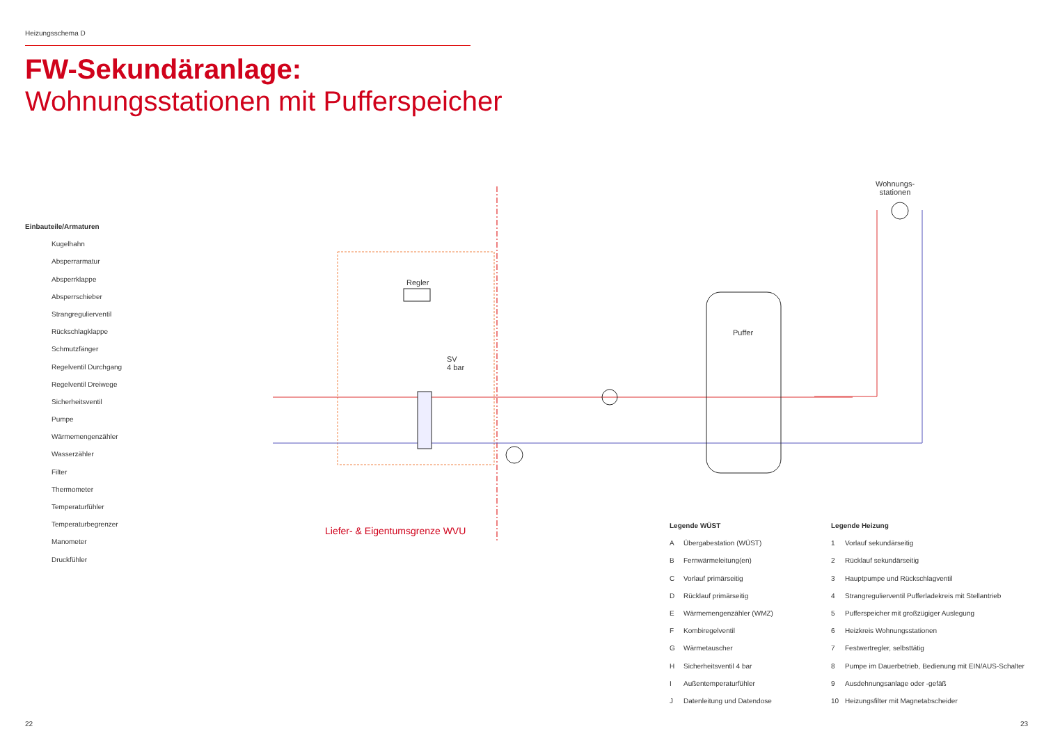Heizungsschema D
FW-Sekundäranlage:
Wohnungsstationen mit Pufferspeicher
Einbauteile/Armaturen
Kugelhahn
Absperrarmatur
Absperrklappe
Absperrschieber
Strangregulierventil
Rückschlagklappe
Schmutzfänger
Regelventil Durchgang
Regelventil Dreiwege
Sicherheitsventil
Pumpe
Wärmemengenzähler
Wasserzähler
Filter
Thermometer
Temperaturfühler
Temperaturbegrenzer
Manometer
Druckfühler
Wohnungs-
stationen
Regler
Puffer
SV
4 bar
Liefer- & Eigentumsgrenze WVU
Legende WÜST
A Übergabestation (WÜST)
B Fernwärmeleitung(en)
C Vorlauf primärseitig
D Rücklauf primärseitig
E Wärmemengenzähler (WMZ)
F Kombiregelventil
G Wärmetauscher
H Sicherheitsventil 4 bar
I Außentemperaturfühler
J Datenleitung und Datendose
Legende Heizung
1 Vorlauf sekundärseitig
2 Rücklauf sekundärseitig
3 Hauptpumpe und Rückschlagventil
4 Strangregulierventil Pufferladekreis mit Stellantrieb
5 Pufferspeicher mit großzügiger Auslegung
6 Heizkreis Wohnungsstationen
7 Festwertregler, selbsttätig
8 Pumpe im Dauerbetrieb, Bedienung mit EIN/AUS-Schalter
9 Ausdehnungsanlage oder -gefäß
10 Heizungsfilter mit Magnetabscheider
22 23